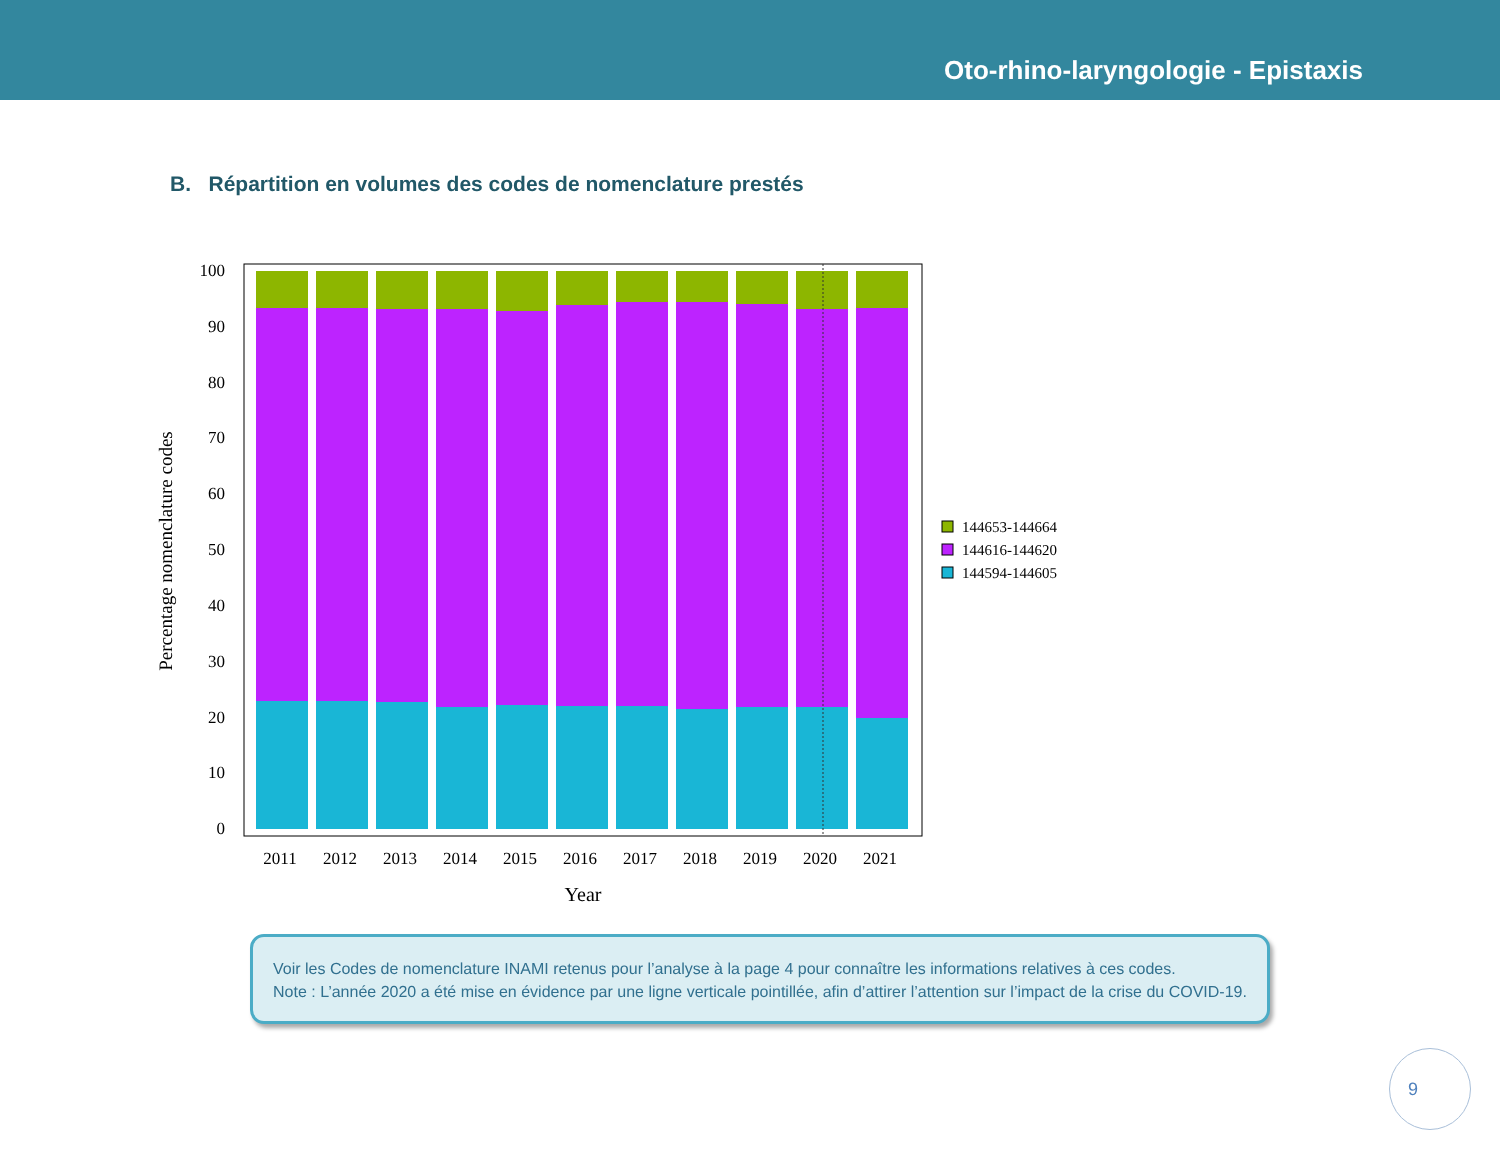Oto-rhino-laryngologie - Epistaxis
B. Répartition en volumes des codes de nomenclature prestés
100
90
80
70
60
50
40
30
20
10
0
Percentage nomenclature codes
2011
2012
2013
2014
2015
2016
2017
2018
2019
2020
2021
Year
144653-144664
144616-144620
144594-144605
Voir les Codes de nomenclature INAMI retenus pour l’analyse à la page 4 pour connaître les informations relatives à ces codes.
Note : L’année 2020 a été mise en évidence par une ligne verticale pointillée, afin d’attirer l’attention sur l’impact de la crise du COVID-19.
9